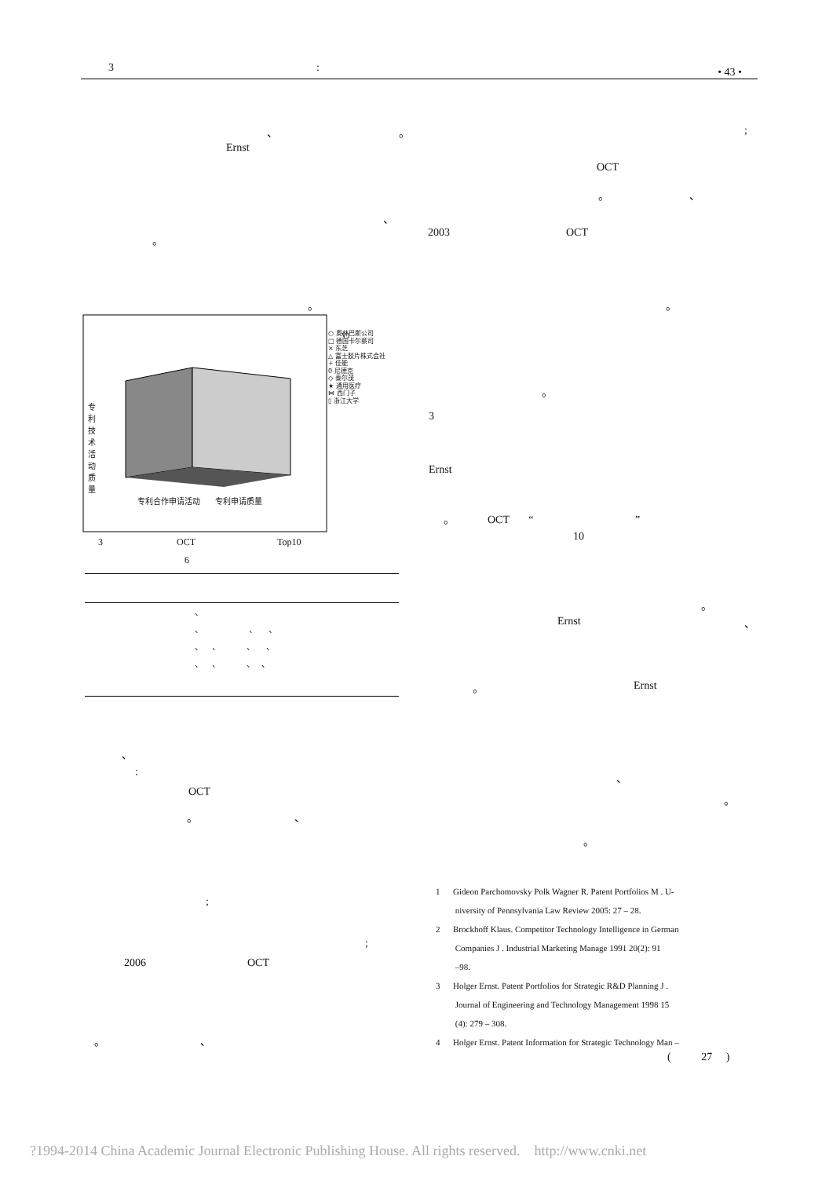3: • 43 •
、 。
Ernst
、
。
。
V1
○ 奥林巴斯公司
□ 德国卡尔蔡司
× 东芝
△ 富士胶片株式会社
+ 佳能
0 尼德克
◇ 泰尔茂
★ 通用医疗
⋈ 西门子
▯ 浙江大学
专利技术活动质量
专利合作申请活动 专利申请质量
3 OCT Top10
6
、
、 、 、
、 、 、 、
、 、 、 、
、
:
OCT
。 、
;
;
2006 OCT
。 、
;
OCT
。 、
2003 OCT
。
。
3
Ernst
。 OCT “ ”
10
。
Ernst 、
。 Ernst
、
。
。
1 Gideon Parchomovsky Polk Wagner R. Patent Portfolios M . U-
niversity of Pennsylvania Law Review 2005: 27 – 28.
2 Brockhoff Klaus. Competitor Technology Intelligence in German
Companies J . Industrial Marketing Manage 1991 20(2): 91
–98.
3 Holger Ernst. Patent Portfolios for Strategic R&D Planning J .
Journal of Engineering and Technology Management 1998 15
(4): 279 – 308.
4 Holger Ernst. Patent Information for Strategic Technology Man –
( 27 )
?1994-2014 China Academic Journal Electronic Publishing House. All rights reserved. http://www.cnki.net